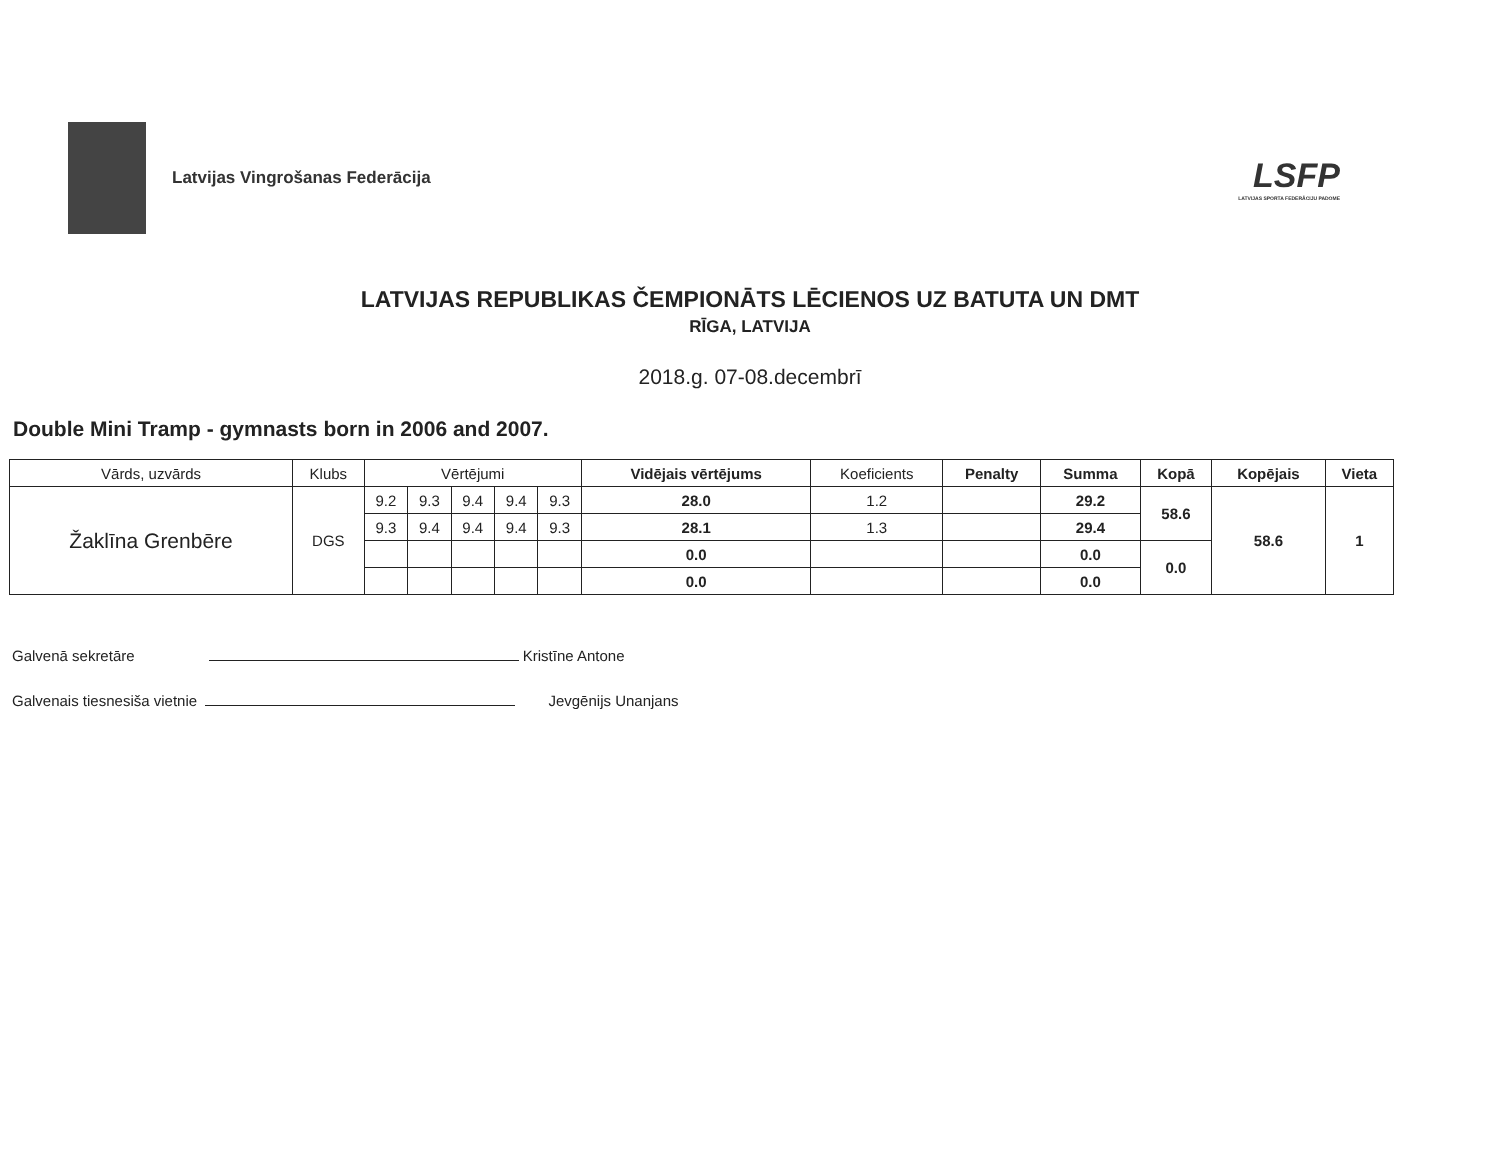Latvijas Vingrošanas Federācija
LSFP
LATVIJAS SPORTA FEDERĀCIJU PADOME
LATVIJAS REPUBLIKAS ČEMPIONĀTS LĒCIENOS UZ BATUTA UN DMT
RĪGA, LATVIJA
2018.g. 07-08.decembrī
Double Mini Tramp - gymnasts born in 2006 and 2007.
| Vārds, uzvārds | Klubs | Vērtējumi | | | | | Vidējais vērtējums | Koeficients | Penalty | Summa | Kopā | Kopējais | Vieta |
| --- | --- | --- | --- | --- | --- | --- | --- | --- | --- | --- | --- | --- | --- |
| Žaklīna Grenbēre | DGS | 9.2 | 9.3 | 9.4 | 9.4 | 9.3 | 28.0 | 1.2 | | 29.2 | 58.6 | 58.6 | 1 |
| | | 9.3 | 9.4 | 9.4 | 9.4 | 9.3 | 28.1 | 1.3 | | 29.4 | | | |
| | | | | | | | 0.0 | | | 0.0 | 0.0 | | |
| | | | | | | | 0.0 | | | 0.0 | | | |
Galvenā sekretāre Kristīne Antone
Galvenais tiesnesiša vietnie Jevgēnijs Unanjans